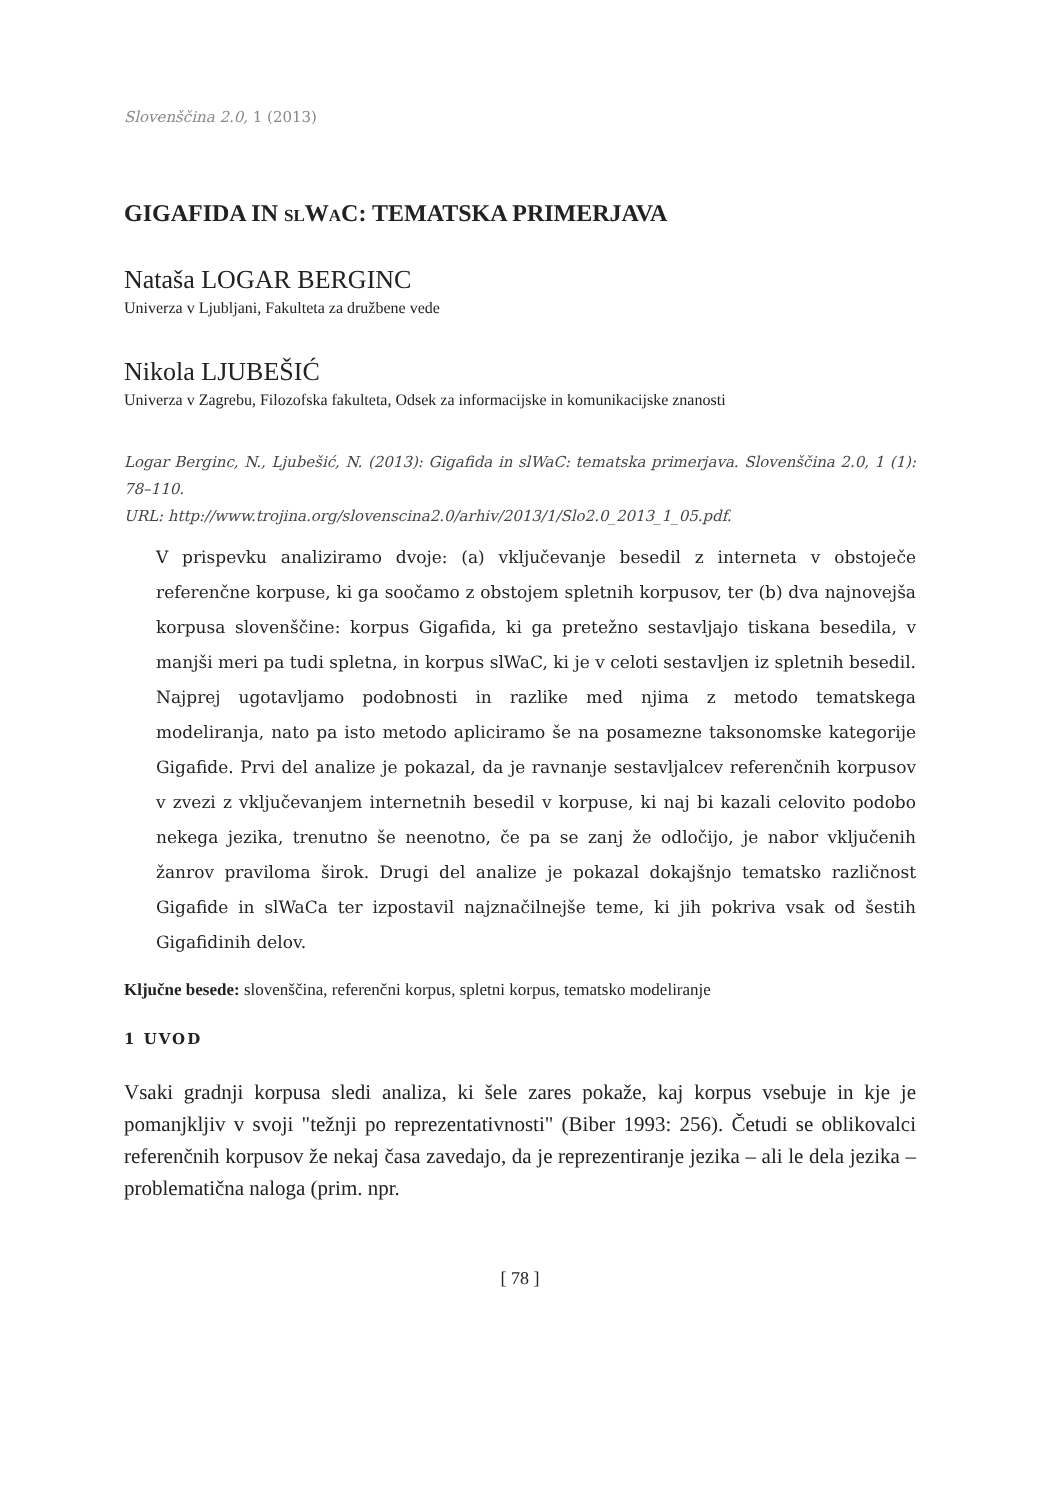Slovenščina 2.0, 1 (2013)
GIGAFIDA IN SLWAC: TEMATSKA PRIMERJAVA
Nataša LOGAR BERGINC
Univerza v Ljubljani, Fakulteta za družbene vede
Nikola LJUBEŠIĆ
Univerza v Zagrebu, Filozofska fakulteta, Odsek za informacijske in komunikacijske znanosti
Logar Berginc, N., Ljubešić, N. (2013): Gigafida in slWaC: tematska primerjava. Slovenščina 2.0, 1 (1): 78–110.
URL: http://www.trojina.org/slovenscina2.0/arhiv/2013/1/Slo2.0_2013_1_05.pdf.
V prispevku analiziramo dvoje: (a) vključevanje besedil z interneta v obstoječe referenčne korpuse, ki ga soočamo z obstojem spletnih korpusov, ter (b) dva najnovejša korpusa slovenščine: korpus Gigafida, ki ga pretežno sestavljajo tiskana besedila, v manjši meri pa tudi spletna, in korpus slWaC, ki je v celoti sestavljen iz spletnih besedil. Najprej ugotavljamo podobnosti in razlike med njima z metodo tematskega modeliranja, nato pa isto metodo apliciramo še na posamezne taksonomske kategorije Gigafide. Prvi del analize je pokazal, da je ravnanje sestavljalcev referenčnih korpusov v zvezi z vključevanjem internetnih besedil v korpuse, ki naj bi kazali celovito podobo nekega jezika, trenutno še neenotno, če pa se zanj že odločijo, je nabor vključenih žanrov praviloma širok. Drugi del analize je pokazal dokajšnjo tematsko različnost Gigafide in slWaCa ter izpostavil najznačilnejše teme, ki jih pokriva vsak od šestih Gigafidinih delov.
Ključne besede: slovenščina, referenčni korpus, spletni korpus, tematsko modeliranje
1 UVOD
Vsaki gradnji korpusa sledi analiza, ki šele zares pokaže, kaj korpus vsebuje in kje je pomanjkljiv v svoji "težnji po reprezentativnosti" (Biber 1993: 256). Četudi se oblikovalci referenčnih korpusov že nekaj časa zavedajo, da je reprezentiranje jezika – ali le dela jezika – problematična naloga (prim. npr.
[ 78 ]